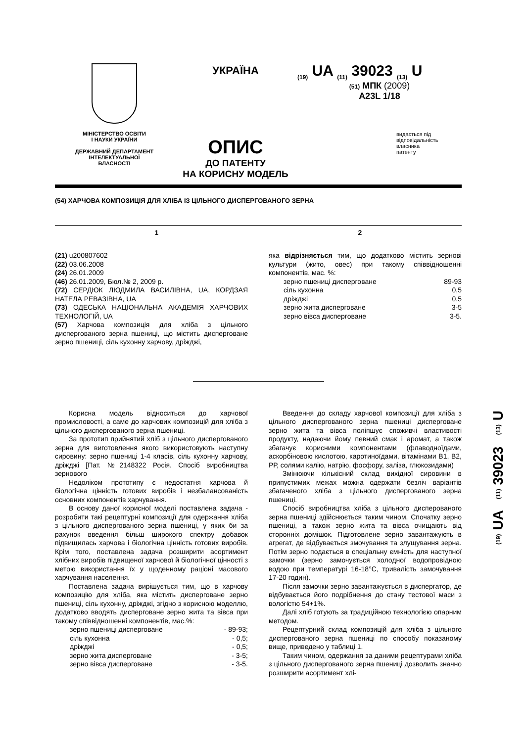МІНІСТЕРСТВО ОСВІТИ
І НАУКИ УКРАЇНИ
ДЕРЖАВНИЙ ДЕПАРТАМЕНТ
ІНТЕЛЕКТУАЛЬНОЇ
ВЛАСНОСТІ
УКРАЇНА
ОПИС
ДО ПАТЕНТУ
НА КОРИСНУ МОДЕЛЬ
<sub>(19)</sub> UA <sub>(11)</sub> 39023 <sub>(13)</sub> U
(51) МПК (2009)
A23L 1/18
видається під
відповідальність
власника
патенту
(54) ХАРЧОВА КОМПОЗИЦІЯ ДЛЯ ХЛІБА ІЗ ЦІЛЬНОГО ДИСПЕРГОВАНОГО ЗЕРНА
1 2
(21) u200807602
(22) 03.06.2008
(24) 26.01.2009
(46) 26.01.2009, Бюл.№ 2, 2009 р.
(72) СЕРДЮК ЛЮДМИЛА ВАСИЛІВНА, UA, КОРДЗАЯ НАТЕЛА РЕВАЗІВНА, UA
(73) ОДЕСЬКА НАЦІОНАЛЬНА АКАДЕМІЯ ХАРЧОВИХ ТЕХНОЛОГІЙ, UA
(57) Харчова композиція для хліба з цільного диспергованого зерна пшениці, що містить дисперговане зерно пшениці, сіль кухонну харчову, дріжджі,
яка відрізняється тим, що додатково містить зернові культури (жито, овес) при такому співвідношенні компонентів, мас. %:
| зерно пшениці дисперговане | 89-93 |
| сіль кухонна | 0,5 |
| дріжджі | 0,5 |
| зерно жита дисперговане | 3-5 |
| зерно вівса дисперговане | 3-5. |
Корисна модель відноситься до харчової промисловості, а саме до харчових композицій для хліба з цільного диспергованого зерна пшениці.
За прототип прийнятий хліб з цільного диспергованого зерна для виготовлення якого використовують наступну сировину: зерно пшениці 1-4 класів, сіль кухонну харчову, дріжджі [Пат. №2148322 Росія. Спосіб виробництва зернового
Недоліком прототипу є недостатня харчова й біологічна цінність готових виробів і незбалансованість основних компонентів харчування.
В основу даної корисної моделі поставлена задача - розробити такі рецептурні композиції для одержання хліба з цільного диспергованого зерна пшениці, у яких би за рахунок введення більш широкого спектру добавок підвищилась харчова і біологічна цінність готових виробів. Крім того, поставлена задача розширити асортимент хлібних виробів підвищеної харчової й біологічної цінності з метою використання їх у щоденному раціоні масового харчування населення.
Поставлена задача вирішується тим, що в харчову композицію для хліба, яка містить дисперговане зерно пшениці, сіль кухонну, дріжджі, згідно з корисною моделлю, додатково вводять дисперговане зерно жита та вівса при такому співвідношенні компонентів, мас.%:
| зерно пшениці дисперговане | - 89-93; |
| сіль кухонна | - 0,5; |
| дріжджі | - 0,5; |
| зерно жита дисперговане | - 3-5; |
| зерно вівса дисперговане | - 3-5. |
Введення до складу харчової композиції для хліба з цільного диспергованого зерна пшениці дисперговане зерно жита та вівса поліпшує споживчі властивості продукту, надаючи йому певний смак і аромат, а також збагачує корисними компонентами (флаводноїдами, аскорбіновою кислотою, каротиноїдами, вітамінами В1, В2, РР, солями калію, натрію, фосфору, заліза, глюкозидами)
Змінюючи кількісний склад вихідної сировини в припустимих межах можна одержати безліч варіантів збагаченого хліба з цільного диспергованого зерна пшениці.
Спосіб виробництва хліба з цільного дисперованого зерна пшениці здійснюється таким чином. Спочатку зерно пшениці, а також зерно жита та вівса очищають від сторонніх домішок. Підготовлене зерно завантажують в агрегат, де відбувається змочування та злущування зерна. Потім зерно подається в спеціальну ємність для наступної замочки (зерно замочується холодної водопровідною водою при температурі 16-18°С, тривалість замочування 17-20 годин).
Після замочки зерно завантажується в диспергатор, де відбувається його подрібнення до стану тестової маси з вологістю 54+1%.
Далі хліб готують за традиційною технологією опарним методом.
Рецептурний склад композицій для хліба з цільного диспергованого зерна пшениці по способу показаному вище, приведено у таблиці 1.
Таким чином, одержання за даними рецептурами хліба з цільного диспергованого зерна пшениці дозволить значно розширити асортимент хлі-
(19) UA (11) 39023 (13) U